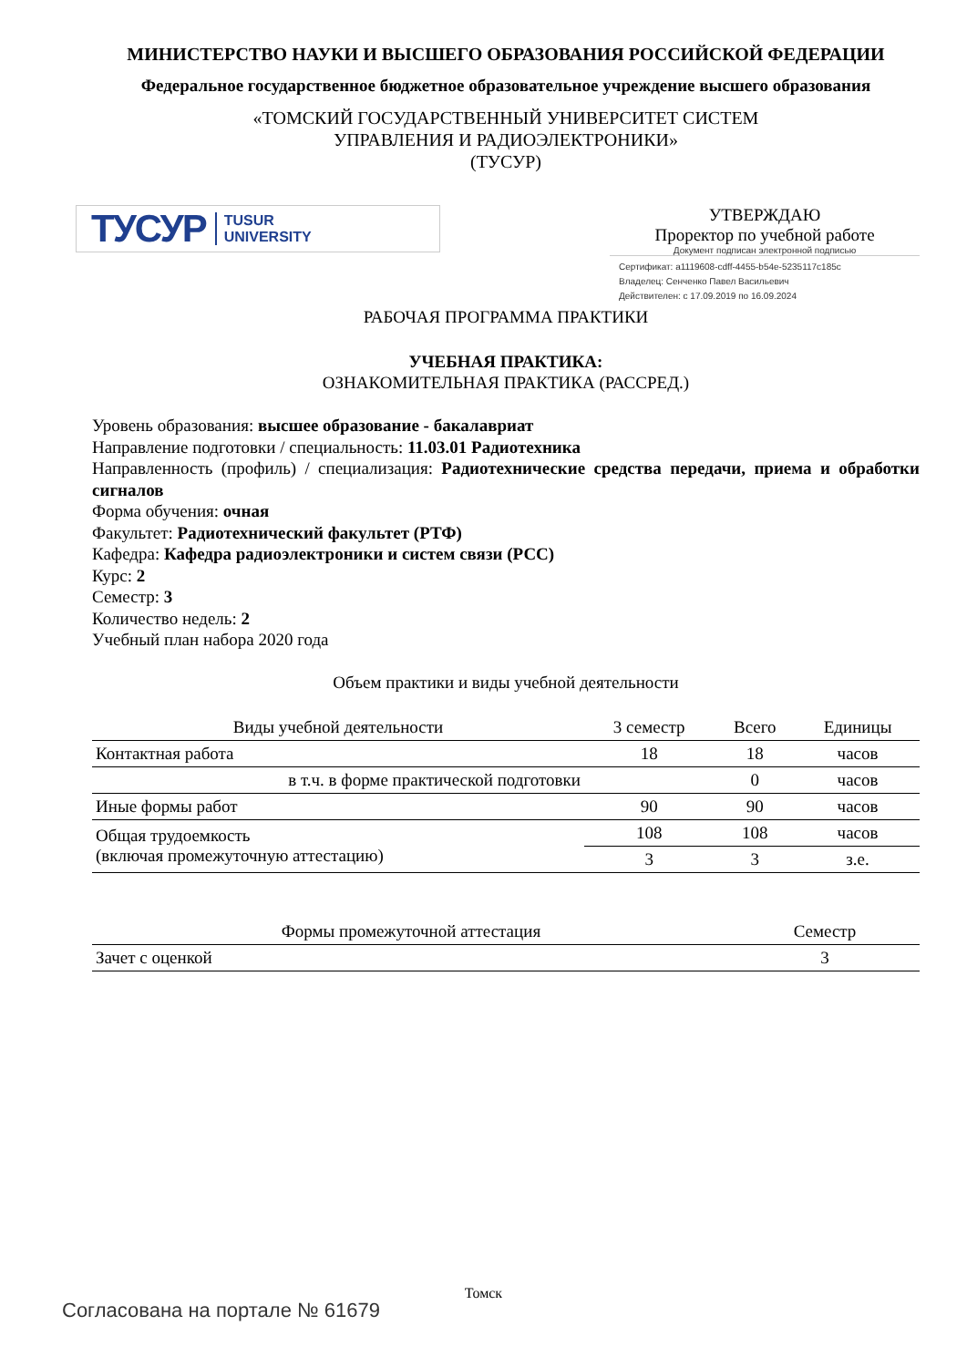МИНИСТЕРСТВО НАУКИ И ВЫСШЕГО ОБРАЗОВАНИЯ РОССИЙСКОЙ ФЕДЕРАЦИИ
Федеральное государственное бюджетное образовательное учреждение высшего образования
«ТОМСКИЙ ГОСУДАРСТВЕННЫЙ УНИВЕРСИТЕТ СИСТЕМ
УПРАВЛЕНИЯ И РАДИОЭЛЕКТРОНИКИ»
(ТУСУР)
ТУСУР TUSUR
UNIVERSITY
УТВЕРЖДАЮ
Проректор по учебной работе
Документ подписан электронной подписью
Сертификат: a1119608-cdff-4455-b54e-5235117c185c
Владелец: Сенченко Павел Васильевич
Действителен: с 17.09.2019 по 16.09.2024
РАБОЧАЯ ПРОГРАММА ПРАКТИКИ
УЧЕБНАЯ ПРАКТИКА:
ОЗНАКОМИТЕЛЬНАЯ ПРАКТИКА (РАССРЕД.)
Уровень образования: высшее образование - бакалавриат
Направление подготовки / специальность: 11.03.01 Радиотехника
Направленность (профиль) / специализация: Радиотехнические средства передачи, приема и обработки сигналов
Форма обучения: очная
Факультет: Радиотехнический факультет (РТФ)
Кафедра: Кафедра радиоэлектроники и систем связи (РСС)
Курс: 2
Семестр: 3
Количество недель: 2
Учебный план набора 2020 года
Объем практики и виды учебной деятельности
| Виды учебной деятельности | 3 семестр | Всего | Единицы |
| --- | --- | --- | --- |
| Контактная работа | 18 | 18 | часов |
| в т.ч. в форме практической подготовки | | 0 | часов |
| Иные формы работ | 90 | 90 | часов |
| Общая трудоемкость (включая промежуточную аттестацию) | 108 | 108 | часов |
| | 3 | 3 | з.е. |
| Формы промежуточной аттестация | Семестр |
| --- | --- |
| Зачет с оценкой | 3 |
Томск
Согласована на портале № 61679